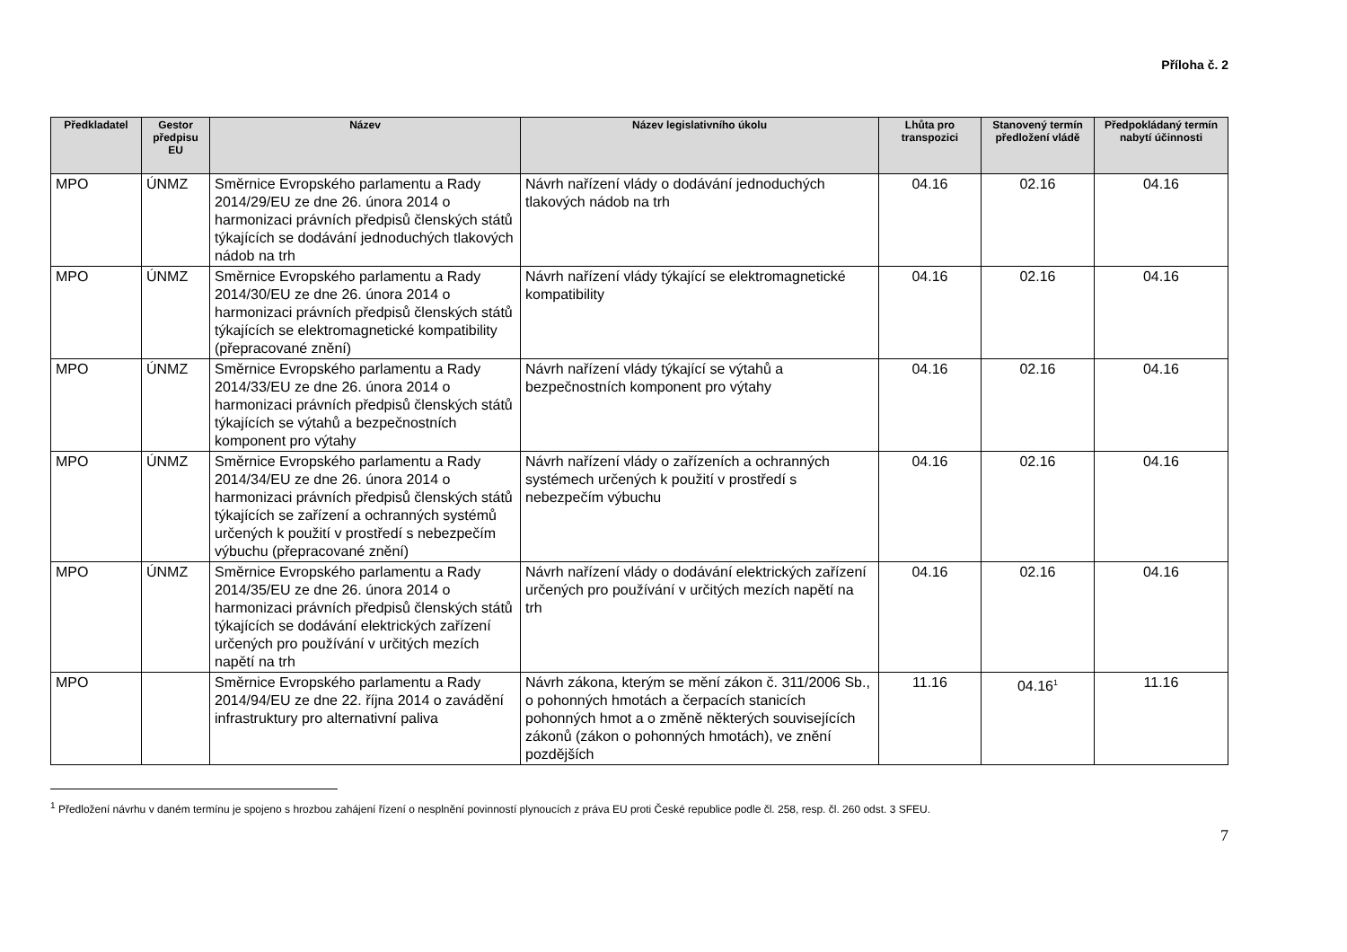Příloha č. 2
| Předkladatel | Gestor předpisu EU | Název | Název legislativního úkolu | Lhůta pro transpozici | Stanovený termín předložení vládě | Předpokládaný termín nabytí účinnosti |
| --- | --- | --- | --- | --- | --- | --- |
| MPO | ÚNMZ | Směrnice Evropského parlamentu a Rady 2014/29/EU ze dne 26. února 2014 o harmonizaci právních předpisů členských států týkajících se dodávání jednoduchých tlakových nádob na trh | Návrh nařízení vlády o dodávání jednoduchých tlakových nádob na trh | 04.16 | 02.16 | 04.16 |
| MPO | ÚNMZ | Směrnice Evropského parlamentu a Rady 2014/30/EU ze dne 26. února 2014 o harmonizaci právních předpisů členských států týkajících se elektromagnetické kompatibility (přepracované znění) | Návrh nařízení vlády týkající se elektromagnetické kompatibility | 04.16 | 02.16 | 04.16 |
| MPO | ÚNMZ | Směrnice Evropského parlamentu a Rady 2014/33/EU ze dne 26. února 2014 o harmonizaci právních předpisů členských států týkajících se výtahů a bezpečnostních komponent pro výtahy | Návrh nařízení vlády týkající se výtahů a bezpečnostních komponent pro výtahy | 04.16 | 02.16 | 04.16 |
| MPO | ÚNMZ | Směrnice Evropského parlamentu a Rady 2014/34/EU ze dne 26. února 2014 o harmonizaci právních předpisů členských států týkajících se zařízení a ochranných systémů určených k použití v prostředí s nebezpečím výbuchu (přepracované znění) | Návrh nařízení vlády o zařízeních a ochranných systémech určených k použití v prostředí s nebezpečím výbuchu | 04.16 | 02.16 | 04.16 |
| MPO | ÚNMZ | Směrnice Evropského parlamentu a Rady 2014/35/EU ze dne 26. února 2014 o harmonizaci právních předpisů členských států týkajících se dodávání elektrických zařízení určených pro používání v určitých mezích napětí na trh | Návrh nařízení vlády o dodávání elektrických zařízení určených pro používání v určitých mezích napětí na trh | 04.16 | 02.16 | 04.16 |
| MPO | | Směrnice Evropského parlamentu a Rady 2014/94/EU ze dne 22. října 2014 o zavádění infrastruktury pro alternativní paliva | Návrh zákona, kterým se mění zákon č. 311/2006 Sb., o pohonných hmotách a čerpacích stanicích pohonných hmot a o změně některých souvisejících zákonů (zákon o pohonných hmotách), ve znění pozdějších | 11.16 | 04.16<sup>1</sup> | 11.16 |
<sup>1</sup> Předložení návrhu v daném termínu je spojeno s hrozbou zahájení řízení o nesplnění povinností plynoucích z práva EU proti České republice podle čl. 258, resp. čl. 260 odst. 3 SFEU.
7